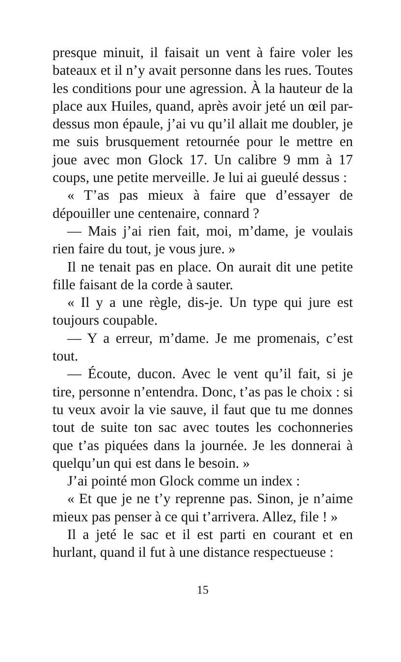presque minuit, il faisait un vent à faire voler les bateaux et il n’y avait personne dans les rues. Toutes les conditions pour une agression. À la hauteur de la place aux Huiles, quand, après avoir jeté un œil par-dessus mon épaule, j’ai vu qu’il allait me doubler, je me suis brusquement retournée pour le mettre en joue avec mon Glock 17. Un calibre 9 mm à 17 coups, une petite merveille. Je lui ai gueulé dessus :
« T’as pas mieux à faire que d’essayer de dépouiller une centenaire, connard ?
— Mais j’ai rien fait, moi, m’dame, je voulais rien faire du tout, je vous jure. »
Il ne tenait pas en place. On aurait dit une petite fille faisant de la corde à sauter.
« Il y a une règle, dis-je. Un type qui jure est toujours coupable.
— Y a erreur, m’dame. Je me promenais, c’est tout.
— Écoute, ducon. Avec le vent qu’il fait, si je tire, personne n’entendra. Donc, t’as pas le choix : si tu veux avoir la vie sauve, il faut que tu me donnes tout de suite ton sac avec toutes les cochonneries que t’as piquées dans la journée. Je les donnerai à quelqu’un qui est dans le besoin. »
J’ai pointé mon Glock comme un index :
« Et que je ne t’y reprenne pas. Sinon, je n’aime mieux pas penser à ce qui t’arri­vera. Allez, file ! »
Il a jeté le sac et il est parti en courant et en hurlant, quand il fut à une distance respec­tueuse :
15